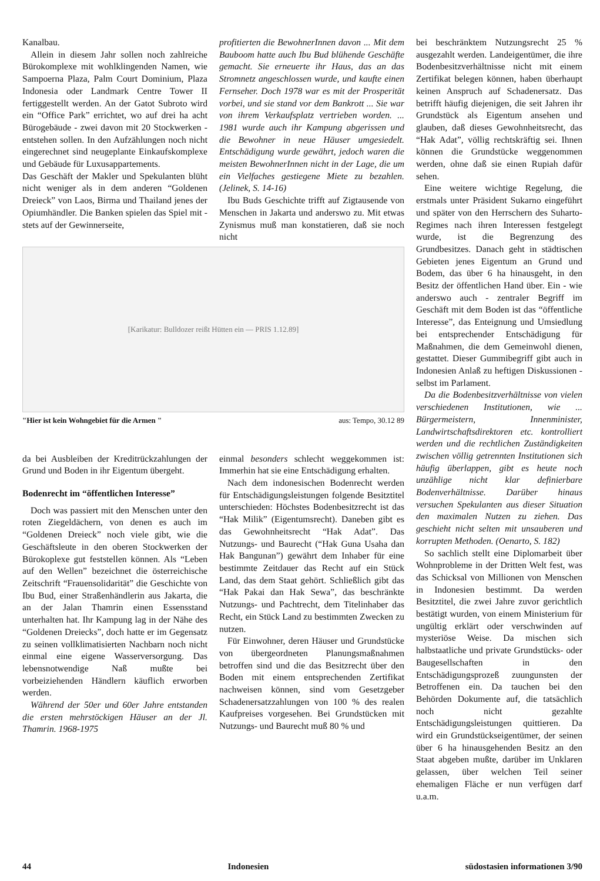Kanalbau.
Allein in diesem Jahr sollen noch zahlreiche Bürokomplexe mit wohlklingenden Namen, wie Sampoerna Plaza, Palm Court Dominium, Plaza Indonesia oder Landmark Centre Tower II fertiggestellt werden. An der Gatot Subroto wird ein “Office Park” errichtet, wo auf drei ha acht Bürogebäude - zwei davon mit 20 Stockwerken - entstehen sollen. In den Aufzählungen noch nicht eingerechnet sind neugeplante Einkaufskomplexe und Gebäude für Luxusappartements.
Das Geschäft der Makler und Spekulanten blüht nicht weniger als in dem anderen “Goldenen Dreieck” von Laos, Birma und Thailand jenes der Opiumhändler. Die Banken spielen das Spiel mit - stets auf der Gewinnerseite,
profitierten die BewohnerInnen davon ... Mit dem Bauboom hatte auch Ibu Bud blühende Geschäfte gemacht. Sie erneuerte ihr Haus, das an das Stromnetz angeschlossen wurde, und kaufte einen Fernseher. Doch 1978 war es mit der Prosperität vorbei, und sie stand vor dem Bankrott ... Sie war von ihrem Verkaufsplatz vertrieben worden. ... 1981 wurde auch ihr Kampung abgerissen und die Bewohner in neue Häuser umgesiedelt. Entschädigung wurde gewährt, jedoch waren die meisten BewohnerInnen nicht in der Lage, die um ein Vielfaches gestiegene Miete zu bezahlen. (Jelinek, S. 14-16)
Ibu Buds Geschichte trifft auf Zigtausende von Menschen in Jakarta und anderswo zu. Mit etwas Zynismus muß man konstatieren, daß sie noch nicht
[Karikatur: Bulldozer reißt Hütten ein — PRIS 1.12.89]
"Hier ist kein Wohngebiet für die Armen " aus: Tempo, 30.12 89
da bei Ausbleiben der Kreditrückzahlungen der Grund und Boden in ihr Eigentum übergeht.
Bodenrecht im “öffentlichen Interesse”
Doch was passiert mit den Menschen unter den roten Ziegeldächern, von denen es auch im “Goldenen Dreieck” noch viele gibt, wie die Geschäftsleute in den oberen Stockwerken der Bürokoplexe gut feststellen können. Als “Leben auf den Wellen” bezeichnet die österreichische Zeitschrift “Frauensolidarität” die Geschichte von Ibu Bud, einer Straßenhändlerin aus Jakarta, die an der Jalan Thamrin einen Essensstand unterhalten hat. Ihr Kampung lag in der Nähe des “Goldenen Dreiecks”, doch hatte er im Gegensatz zu seinen vollklimatisierten Nachbarn noch nicht einmal eine eigene Wasserversorgung. Das lebensnotwendige Naß mußte bei vorbeiziehenden Händlern käuflich erworben werden.
Während der 50er und 60er Jahre entstanden die ersten mehrstöckigen Häuser an der Jl. Thamrin. 1968-1975
einmal besonders schlecht weggekommen ist: Immerhin hat sie eine Entschädigung erhalten.
Nach dem indonesischen Bodenrecht werden für Entschädigungsleistungen folgende Besitztitel unterschieden: Höchstes Bodenbesitzrecht ist das “Hak Milik” (Eigentumsrecht). Daneben gibt es das Gewohnheitsrecht “Hak Adat”. Das Nutzungs- und Baurecht (“Hak Guna Usaha dan Hak Bangunan”) gewährt dem Inhaber für eine bestimmte Zeitdauer das Recht auf ein Stück Land, das dem Staat gehört. Schließlich gibt das “Hak Pakai dan Hak Sewa”, das beschränkte Nutzungs- und Pachtrecht, dem Titelinhaber das Recht, ein Stück Land zu bestimmten Zwecken zu nutzen.
Für Einwohner, deren Häuser und Grundstücke von übergeordneten Planungsmaßnahmen betroffen sind und die das Besitzrecht über den Boden mit einem entsprechenden Zertifikat nachweisen können, sind vom Gesetzgeber Schadenersatzzahlungen von 100 % des realen Kaufpreises vorgesehen. Bei Grundstücken mit Nutzungs- und Baurecht muß 80 % und
bei beschränktem Nutzungsrecht 25 % ausgezahlt werden. Landeigentümer, die ihre Bodenbesitzverhältnisse nicht mit einem Zertifikat belegen können, haben überhaupt keinen Anspruch auf Schadenersatz. Das betrifft häufig diejenigen, die seit Jahren ihr Grundstück als Eigentum ansehen und glauben, daß dieses Gewohnheitsrecht, das “Hak Adat”, völlig rechtskräftig sei. Ihnen können die Grundstücke weggenommen werden, ohne daß sie einen Rupiah dafür sehen.
Eine weitere wichtige Regelung, die erstmals unter Präsident Sukarno eingeführt und später von den Herrschern des Suharto-Regimes nach ihren Interessen festgelegt wurde, ist die Begrenzung des Grundbesitzes. Danach geht in städtischen Gebieten jenes Eigentum an Grund und Bodem, das über 6 ha hinausgeht, in den Besitz der öffentlichen Hand über. Ein - wie anderswo auch - zentraler Begriff im Geschäft mit dem Boden ist das “öffentliche Interesse”, das Enteignung und Umsiedlung bei entsprechender Entschädigung für Maßnahmen, die dem Gemeinwohl dienen, gestattet. Dieser Gummibegriff gibt auch in Indonesien Anlaß zu heftigen Diskussionen - selbst im Parlament.
Da die Bodenbesitzverhältnisse von vielen verschiedenen Institutionen, wie ... Bürgermeistern, Innenminister, Landwirtschaftsdirektoren etc. kontrolliert werden und die rechtlichen Zuständigkeiten zwischen völlig getrennten Institutionen sich häufig überlappen, gibt es heute noch unzählige nicht klar definierbare Bodenverhältnisse. Darüber hinaus versuchen Spekulanten aus dieser Situation den maximalen Nutzen zu ziehen. Das geschieht nicht selten mit unsauberen und korrupten Methoden. (Oenarto, S. 182)
So sachlich stellt eine Diplomarbeit über Wohnprobleme in der Dritten Welt fest, was das Schicksal von Millionen von Menschen in Indonesien bestimmt. Da werden Besitztitel, die zwei Jahre zuvor gerichtlich bestätigt wurden, von einem Ministerium für ungültig erklärt oder verschwinden auf mysteriöse Weise. Da mischen sich halbstaatliche und private Grundstücks- oder Baugesellschaften in den Entschädigungsprozeß zuungunsten der Betroffenen ein. Da tauchen bei den Behörden Dokumente auf, die tatsächlich noch nicht gezahlte Entschädigungsleistungen quittieren. Da wird ein Grundstückseigentümer, der seinen über 6 ha hinausgehenden Besitz an den Staat abgeben mußte, darüber im Unklaren gelassen, über welchen Teil seiner ehemaligen Fläche er nun verfügen darf u.a.m.
44 Indonesien südostasien informationen 3/90